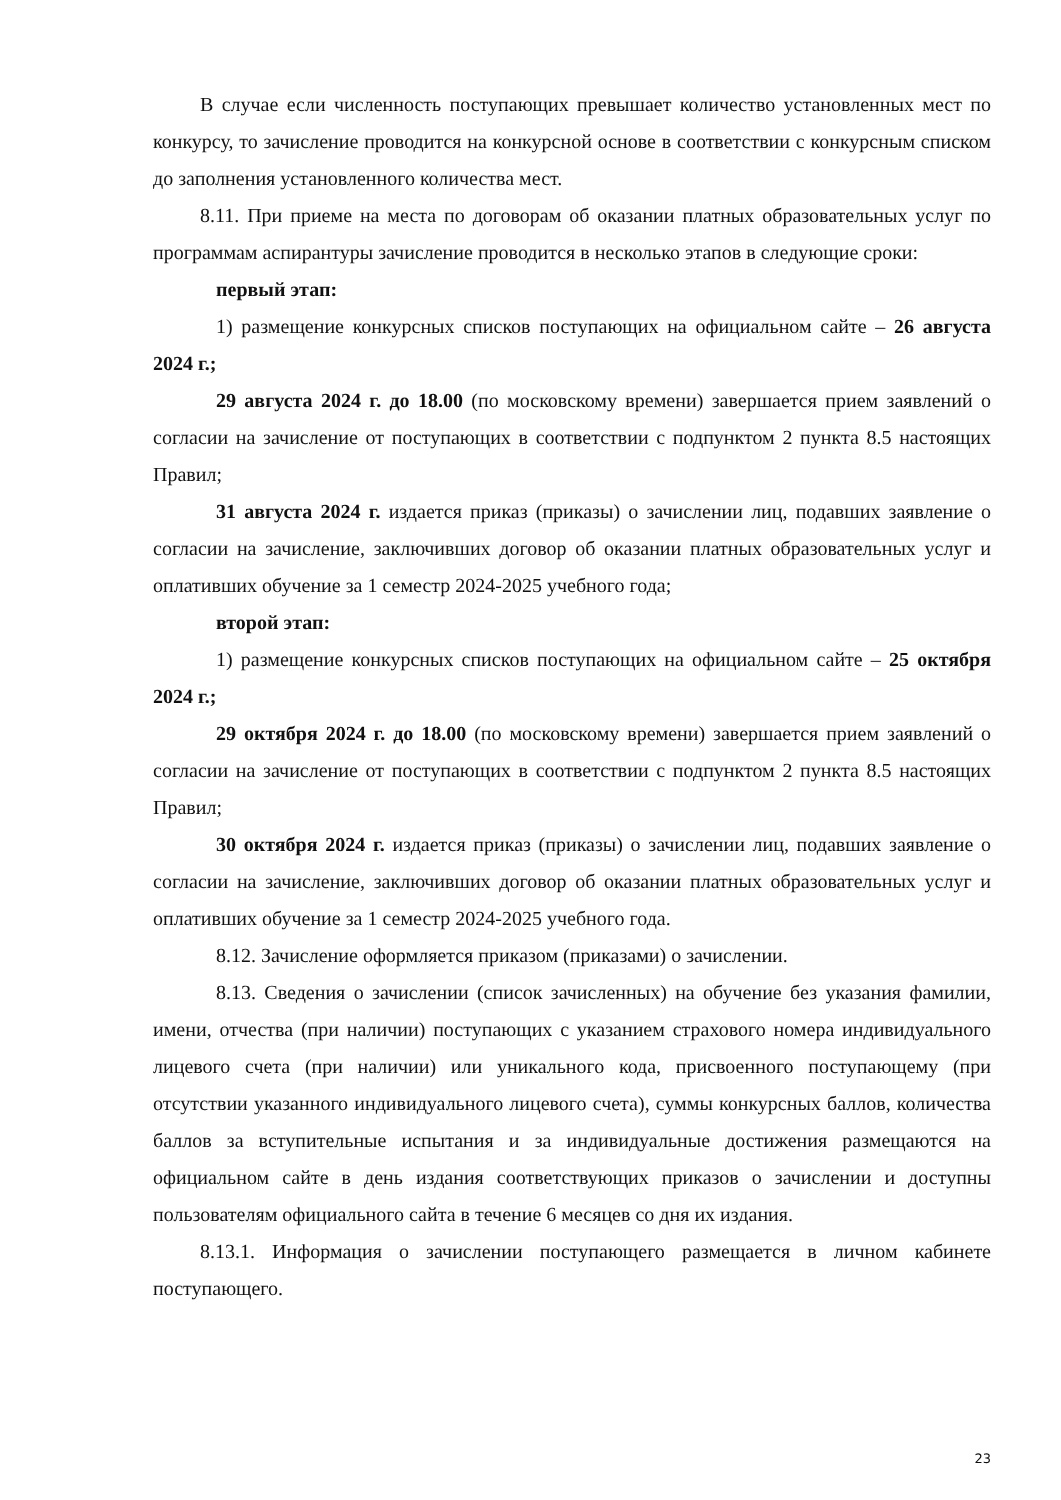В случае если численность поступающих превышает количество установленных мест по конкурсу, то зачисление проводится на конкурсной основе в соответствии с конкурсным списком до заполнения установленного количества мест.
8.11. При приеме на места по договорам об оказании платных образовательных услуг по программам аспирантуры зачисление проводится в несколько этапов в следующие сроки:
первый этап:
1) размещение конкурсных списков поступающих на официальном сайте – 26 августа 2024 г.;
29 августа 2024 г. до 18.00 (по московскому времени) завершается прием заявлений о согласии на зачисление от поступающих в соответствии с подпунктом 2 пункта 8.5 настоящих Правил;
31 августа 2024 г. издается приказ (приказы) о зачислении лиц, подавших заявление о согласии на зачисление, заключивших договор об оказании платных образовательных услуг и оплативших обучение за 1 семестр 2024-2025 учебного года;
второй этап:
1) размещение конкурсных списков поступающих на официальном сайте – 25 октября 2024 г.;
29 октября 2024 г. до 18.00 (по московскому времени) завершается прием заявлений о согласии на зачисление от поступающих в соответствии с подпунктом 2 пункта 8.5 настоящих Правил;
30 октября 2024 г. издается приказ (приказы) о зачислении лиц, подавших заявление о согласии на зачисление, заключивших договор об оказании платных образовательных услуг и оплативших обучение за 1 семестр 2024-2025 учебного года.
8.12. Зачисление оформляется приказом (приказами) о зачислении.
8.13. Сведения о зачислении (список зачисленных) на обучение без указания фамилии, имени, отчества (при наличии) поступающих с указанием страхового номера индивидуального лицевого счета (при наличии) или уникального кода, присвоенного поступающему (при отсутствии указанного индивидуального лицевого счета), суммы конкурсных баллов, количества баллов за вступительные испытания и за индивидуальные достижения размещаются на официальном сайте в день издания соответствующих приказов о зачислении и доступны пользователям официального сайта в течение 6 месяцев со дня их издания.
8.13.1. Информация о зачислении поступающего размещается в личном кабинете поступающего.
23